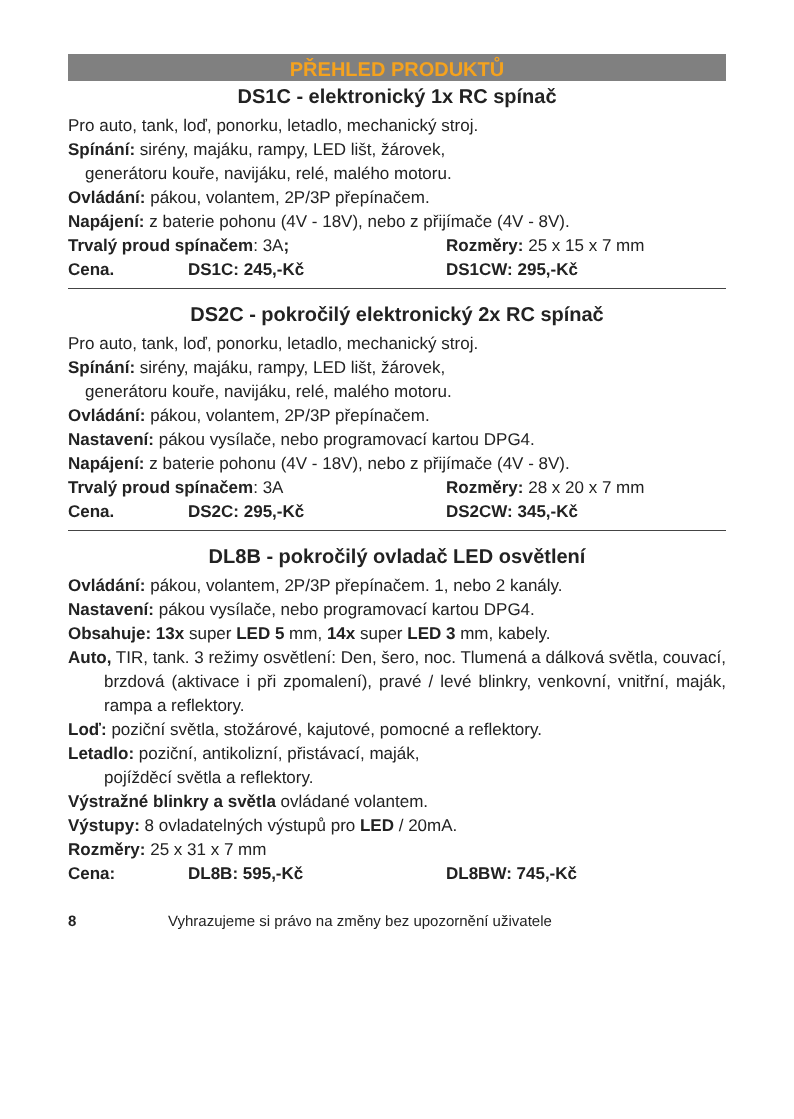PŘEHLED PRODUKTŮ
DS1C - elektronický 1x RC spínač
Pro auto, tank, loď, ponorku, letadlo, mechanický stroj.
Spínání: sirény, majáku, rampy, LED lišt, žárovek,
generátoru kouře, navijáku, relé, malého motoru.
Ovládání: pákou, volantem, 2P/3P přepínačem.
Napájení: z baterie pohonu (4V - 18V), nebo z přijímače (4V - 8V).
Trvalý proud spínačem: 3A; Rozměry: 25 x 15 x 7 mm
Cena. DS1C: 245,-Kč DS1CW: 295,-Kč
DS2C - pokročilý elektronický 2x RC spínač
Pro auto, tank, loď, ponorku, letadlo, mechanický stroj.
Spínání: sirény, majáku, rampy, LED lišt, žárovek,
generátoru kouře, navijáku, relé, malého motoru.
Ovládání: pákou, volantem, 2P/3P přepínačem.
Nastavení: pákou vysílače, nebo programovací kartou DPG4.
Napájení: z baterie pohonu (4V - 18V), nebo z přijímače (4V - 8V).
Trvalý proud spínačem: 3A Rozměry: 28 x 20 x 7 mm
Cena. DS2C: 295,-Kč DS2CW: 345,-Kč
DL8B - pokročilý ovladač LED osvětlení
Ovládání: pákou, volantem, 2P/3P přepínačem. 1, nebo 2 kanály.
Nastavení: pákou vysílače, nebo programovací kartou DPG4.
Obsahuje: 13x super LED 5 mm, 14x super LED 3 mm, kabely.
Auto, TIR, tank. 3 režimy osvětlení: Den, šero, noc. Tlumená a dálková světla, couvací, brzdová (aktivace i při zpomalení), pravé / levé blinkry, venkovní, vnitřní, maják, rampa a reflektory.
Loď: poziční světla, stožárové, kajutové, pomocné a reflektory.
Letadlo: poziční, antikolizní, přistávací, maják,
pojížděcí světla a reflektory.
Výstražné blinkry a světla ovládané volantem.
Výstupy: 8 ovladatelných výstupů pro LED / 20mA.
Rozměry: 25 x 31 x 7 mm
Cena: DL8B: 595,-Kč DL8BW: 745,-Kč
8 Vyhrazujeme si právo na změny bez upozornění uživatele